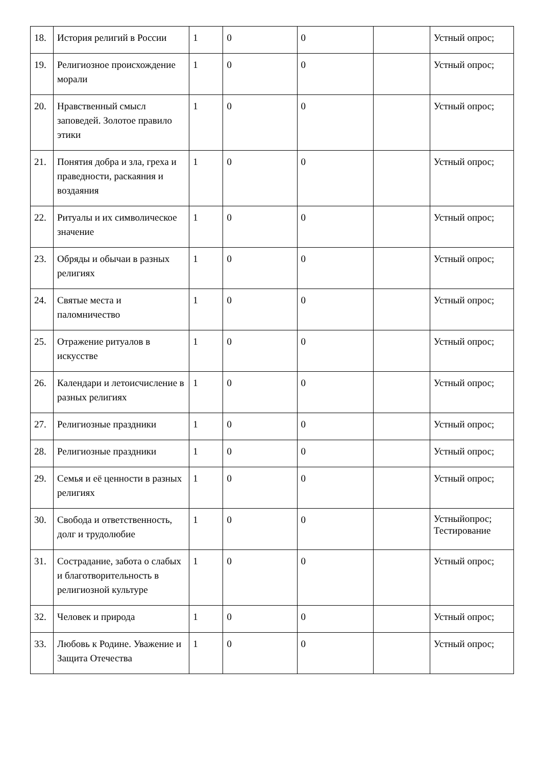| 18. | История религий в России | 1 | 0 | 0 | | Устный опрос; |
| 19. | Религиозное происхождение морали | 1 | 0 | 0 | | Устный опрос; |
| 20. | Нравственный смысл заповедей. Золотое правило этики | 1 | 0 | 0 | | Устный опрос; |
| 21. | Понятия добра и зла, греха и праведности, раскаяния и воздаяния | 1 | 0 | 0 | | Устный опрос; |
| 22. | Ритуалы и их символическое значение | 1 | 0 | 0 | | Устный опрос; |
| 23. | Обряды и обычаи в разных религиях | 1 | 0 | 0 | | Устный опрос; |
| 24. | Святые места и паломничество | 1 | 0 | 0 | | Устный опрос; |
| 25. | Отражение ритуалов в искусстве | 1 | 0 | 0 | | Устный опрос; |
| 26. | Календари и летоисчисление в разных религиях | 1 | 0 | 0 | | Устный опрос; |
| 27. | Религиозные праздники | 1 | 0 | 0 | | Устный опрос; |
| 28. | Религиозные праздники | 1 | 0 | 0 | | Устный опрос; |
| 29. | Семья и её ценности в разных религиях | 1 | 0 | 0 | | Устный опрос; |
| 30. | Свобода и ответственность, долг и трудолюбие | 1 | 0 | 0 | | Устныйопрос; Тестирование |
| 31. | Сострадание, забота о слабых и благотворительность в религиозной культуре | 1 | 0 | 0 | | Устный опрос; |
| 32. | Человек и природа | 1 | 0 | 0 | | Устный опрос; |
| 33. | Любовь к Родине. Уважение и Защита Отечества | 1 | 0 | 0 | | Устный опрос; |